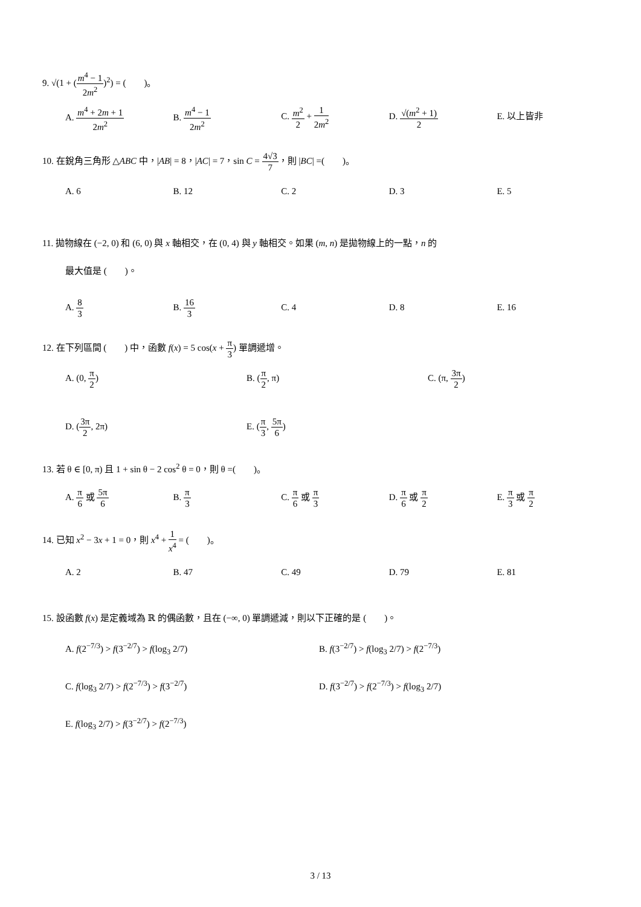9. √(1 + (m<sup>4</sup> − 1 2m<sup>2</sup>)<sup>2</sup>) = (　　)。
A. m<sup>4</sup> + 2m + 1 2m<sup>2</sup>
B. m<sup>4</sup> − 1 2m<sup>2</sup>
C. m<sup>2</sup> 2 + 1 2m<sup>2</sup>
D. √(m<sup>2</sup> + 1) 2
E. 以上皆非
10. 在銳角三角形 △ABC 中，|AB| = 8，|AC| = 7，sin C = 4√3 7，則 |BC| =(　　)。
A. 6 B. 12 C. 2 D. 3 E. 5
11. 拋物線在 (−2, 0) 和 (6, 0) 與 x 軸相交，在 (0, 4) 與 y 軸相交。如果 (m, n) 是拋物線上的一點，n 的
最大值是 (　　)。
A. 8 3
B. 16 3
C. 4 D. 8 E. 16
12. 在下列區間 (　　) 中，函數 f(x) = 5 cos(x + π 3) 單調遞增。
A. (0, π 2) B. (π 2, π) C. (π, 3π 2)
D. (3π 2, 2π) E. (π 3, 5π 6)
13. 若 θ ∈ [0, π) 且 1 + sin θ − 2 cos<sup>2</sup> θ = 0，則 θ =(　　)。
A. π 6 或 5π 6
B. π 3
C. π 6 或 π 3
D. π 6 或 π 2
E. π 3 或 π 2
14. 已知 x<sup>2</sup> − 3x + 1 = 0，則 x<sup>4</sup> + 1 x<sup>4</sup> = (　　)。
A. 2 B. 47 C. 49 D. 79 E. 81
15. 設函數 f(x) 是定義域為 ℝ 的偶函數，且在 (−∞, 0) 單調遞減，則以下正確的是 (　　)。
A. f(2<sup>−7/3</sup>) > f(3<sup>−2/7</sup>) > f(log<sub>3</sub> 2/7) B. f(3<sup>−2/7</sup>) > f(log<sub>3</sub> 2/7) > f(2<sup>−7/3</sup>)
C. f(log<sub>3</sub> 2/7) > f(2<sup>−7/3</sup>) > f(3<sup>−2/7</sup>) D. f(3<sup>−2/7</sup>) > f(2<sup>−7/3</sup>) > f(log<sub>3</sub> 2/7)
E. f(log<sub>3</sub> 2/7) > f(3<sup>−2/7</sup>) > f(2<sup>−7/3</sup>)
3 / 13